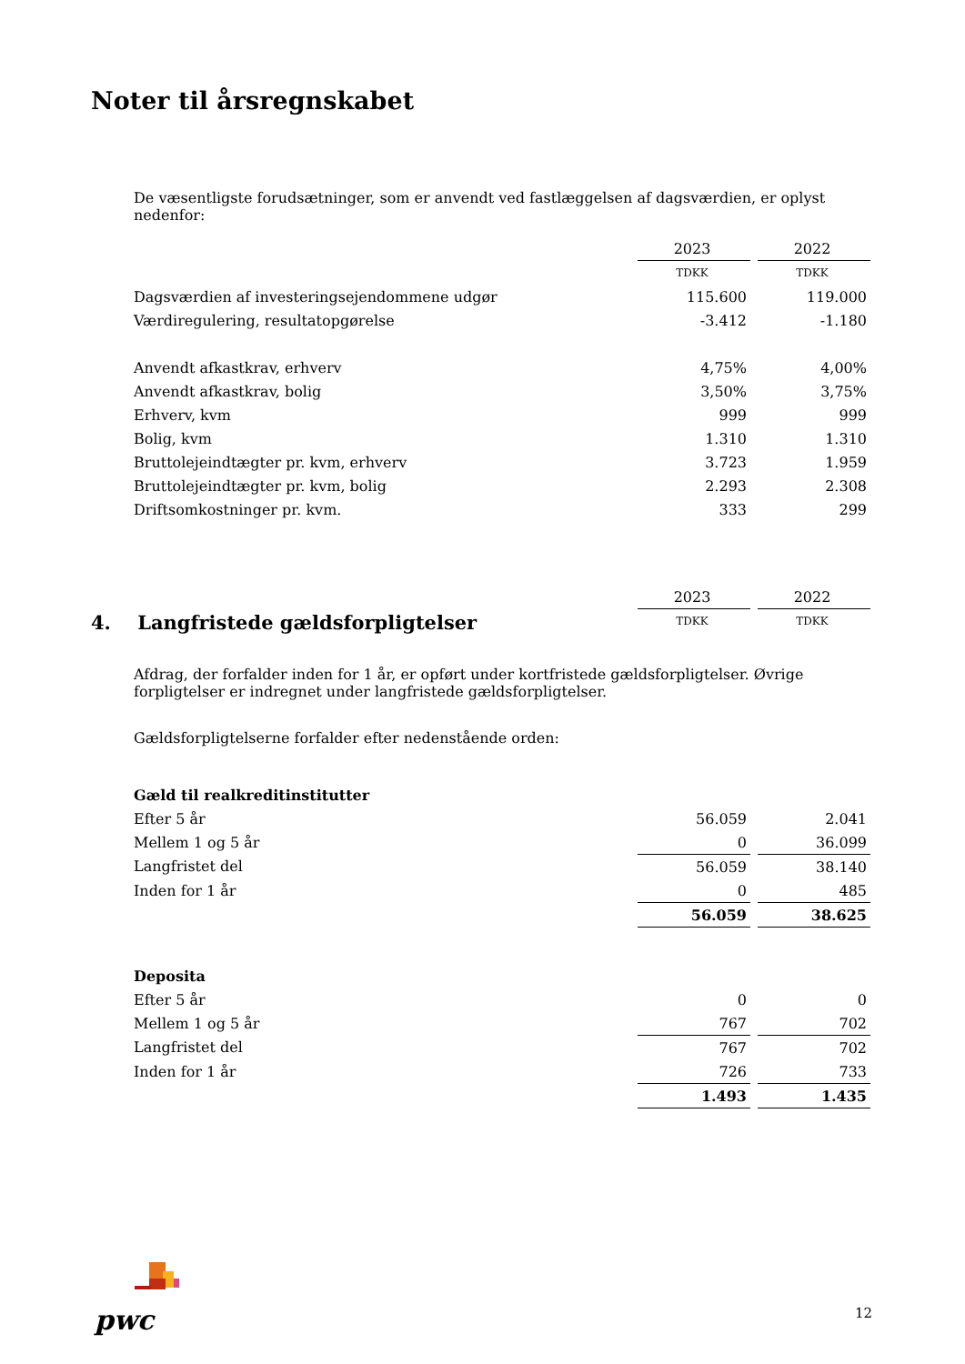Noter til årsregnskabet
De væsentligste forudsætninger, som er anvendt ved fastlæggelsen af dagsværdien, er oplyst nedenfor:
| | 2023 | | 2022 |
| | TDKK | | TDKK |
| Dagsværdien af investeringsejendommene udgør | 115.600 | | 119.000 |
| Værdiregulering, resultatopgørelse | -3.412 | | -1.180 |
| Anvendt afkastkrav, erhverv | 4,75% | | 4,00% |
| Anvendt afkastkrav, bolig | 3,50% | | 3,75% |
| Erhverv, kvm | 999 | | 999 |
| Bolig, kvm | 1.310 | | 1.310 |
| Bruttolejeindtægter pr. kvm, erhverv | 3.723 | | 1.959 |
| Bruttolejeindtægter pr. kvm, bolig | 2.293 | | 2.308 |
| Driftsomkostninger pr. kvm. | 333 | | 299 |
| | 2023 | | 2022 |
| | TDKK | | TDKK |
Afdrag, der forfalder inden for 1 år, er opført under kortfristede gældsforpligtelser. Øvrige forpligtelser er indregnet under langfristede gældsforpligtelser.
Gældsforpligtelserne forfalder efter nedenstående orden:
| Gæld til realkreditinstitutter | | | |
| Efter 5 år | 56.059 | | 2.041 |
| Mellem 1 og 5 år | 0 | | 36.099 |
| Langfristet del | 56.059 | | 38.140 |
| Inden for 1 år | 0 | | 485 |
| | 56.059 | | 38.625 |
| Deposita | | | |
| Efter 5 år | 0 | | 0 |
| Mellem 1 og 5 år | 767 | | 702 |
| Langfristet del | 767 | | 702 |
| Inden for 1 år | 726 | | 733 |
| | 1.493 | | 1.435 |
4. Langfristede gældsforpligtelser
pwc
12